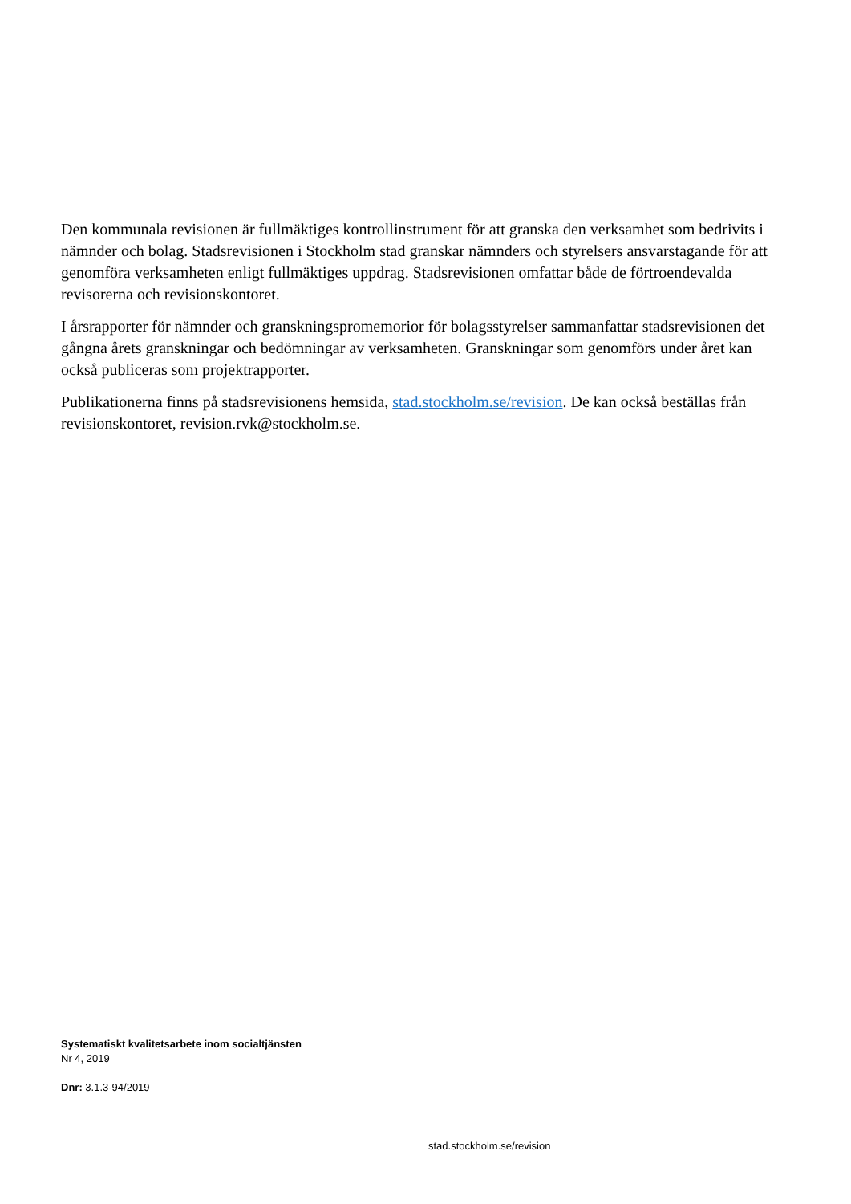Den kommunala revisionen är fullmäktiges kontrollinstrument för att granska den verksamhet som bedrivits i nämnder och bolag. Stadsrevisionen i Stockholm stad granskar nämnders och styrelsers ansvarstagande för att genomföra verksamheten enligt fullmäktiges uppdrag. Stadsrevisionen omfattar både de förtroendevalda revisorerna och revisionskontoret.
I årsrapporter för nämnder och granskningspromemorior för bolagsstyrelser sammanfattar stadsrevisionen det gångna årets granskningar och bedömningar av verksamheten. Granskningar som genomförs under året kan också publiceras som projektrapporter.
Publikationerna finns på stadsrevisionens hemsida, stad.stockholm.se/revision. De kan också beställas från revisionskontoret, revision.rvk@stockholm.se.
Systematiskt kvalitetsarbete inom socialtjänsten
Nr 4, 2019
Dnr: 3.1.3-94/2019
stad.stockholm.se/revision